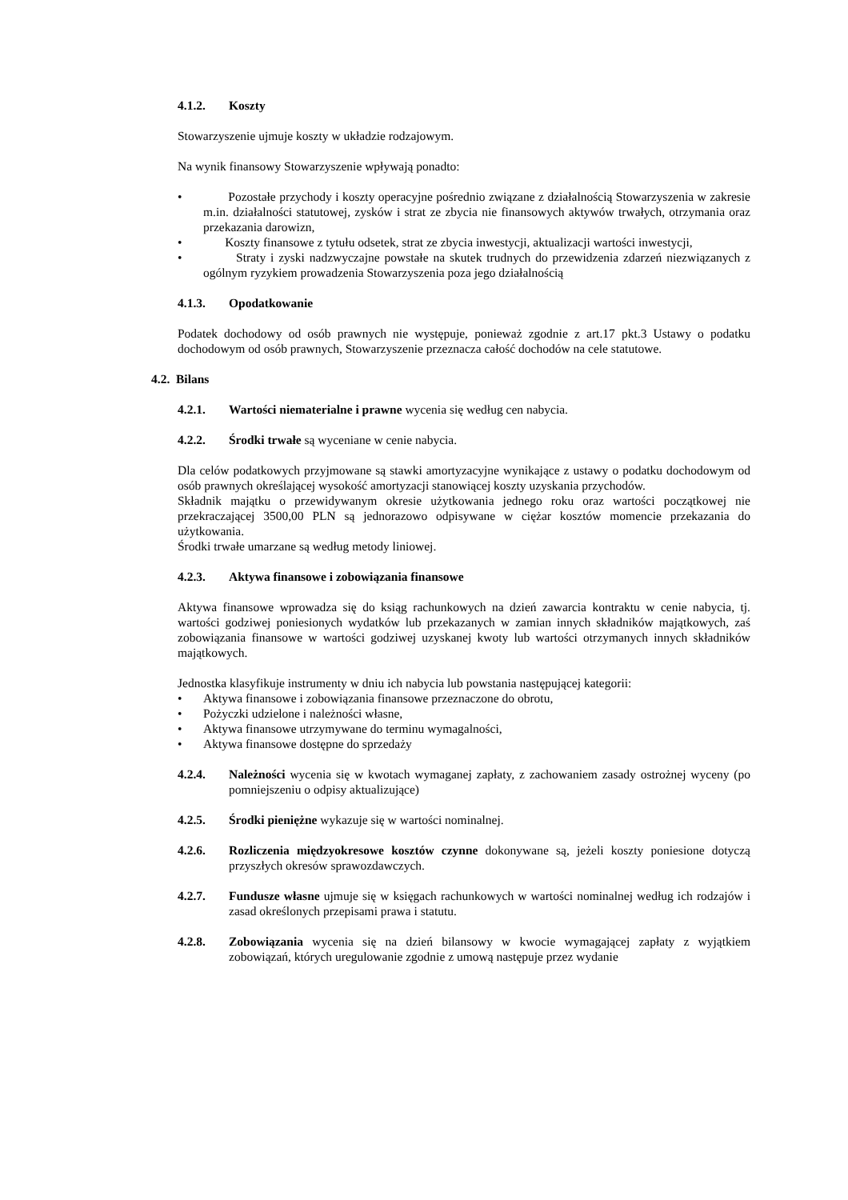4.1.2. Koszty
Stowarzyszenie ujmuje koszty w układzie rodzajowym.
Na wynik finansowy Stowarzyszenie wpływają ponadto:
• Pozostałe przychody i koszty operacyjne pośrednio związane z działalnością Stowarzyszenia w zakresie m.in. działalności statutowej, zysków i strat ze zbycia nie finansowych aktywów trwałych, otrzymania oraz przekazania darowizn,
• Koszty finansowe z tytułu odsetek, strat ze zbycia inwestycji, aktualizacji wartości inwestycji,
• Straty i zyski nadzwyczajne powstałe na skutek trudnych do przewidzenia zdarzeń niezwiązanych z ogólnym ryzykiem prowadzenia Stowarzyszenia poza jego działalnością
4.1.3. Opodatkowanie
Podatek dochodowy od osób prawnych nie występuje, ponieważ zgodnie z art.17 pkt.3 Ustawy o podatku dochodowym od osób prawnych, Stowarzyszenie przeznacza całość dochodów na cele statutowe.
4.2. Bilans
4.2.1. Wartości niematerialne i prawne wycenia się według cen nabycia.
4.2.2. Środki trwałe są wyceniane w cenie nabycia.
Dla celów podatkowych przyjmowane są stawki amortyzacyjne wynikające z ustawy o podatku dochodowym od osób prawnych określającej wysokość amortyzacji stanowiącej koszty uzyskania przychodów.
Składnik majątku o przewidywanym okresie użytkowania jednego roku oraz wartości początkowej nie przekraczającej 3500,00 PLN są jednorazowo odpisywane w ciężar kosztów momencie przekazania do użytkowania.
Środki trwałe umarzane są według metody liniowej.
4.2.3. Aktywa finansowe i zobowiązania finansowe
Aktywa finansowe wprowadza się do ksiąg rachunkowych na dzień zawarcia kontraktu w cenie nabycia, tj. wartości godziwej poniesionych wydatków lub przekazanych w zamian innych składników majątkowych, zaś zobowiązania finansowe w wartości godziwej uzyskanej kwoty lub wartości otrzymanych innych składników majątkowych.
Jednostka klasyfikuje instrumenty w dniu ich nabycia lub powstania następującej kategorii:
• Aktywa finansowe i zobowiązania finansowe przeznaczone do obrotu,
• Pożyczki udzielone i należności własne,
• Aktywa finansowe utrzymywane do terminu wymagalności,
• Aktywa finansowe dostępne do sprzedaży
4.2.4. Należności wycenia się w kwotach wymaganej zapłaty, z zachowaniem zasady ostrożnej wyceny (po pomniejszeniu o odpisy aktualizujące)
4.2.5. Środki pieniężne wykazuje się w wartości nominalnej.
4.2.6. Rozliczenia międzyokresowe kosztów czynne dokonywane są, jeżeli koszty poniesione dotyczą przyszłych okresów sprawozdawczych.
4.2.7. Fundusze własne ujmuje się w księgach rachunkowych w wartości nominalnej według ich rodzajów i zasad określonych przepisami prawa i statutu.
4.2.8. Zobowiązania wycenia się na dzień bilansowy w kwocie wymagającej zapłaty z wyjątkiem zobowiązań, których uregulowanie zgodnie z umową następuje przez wydanie